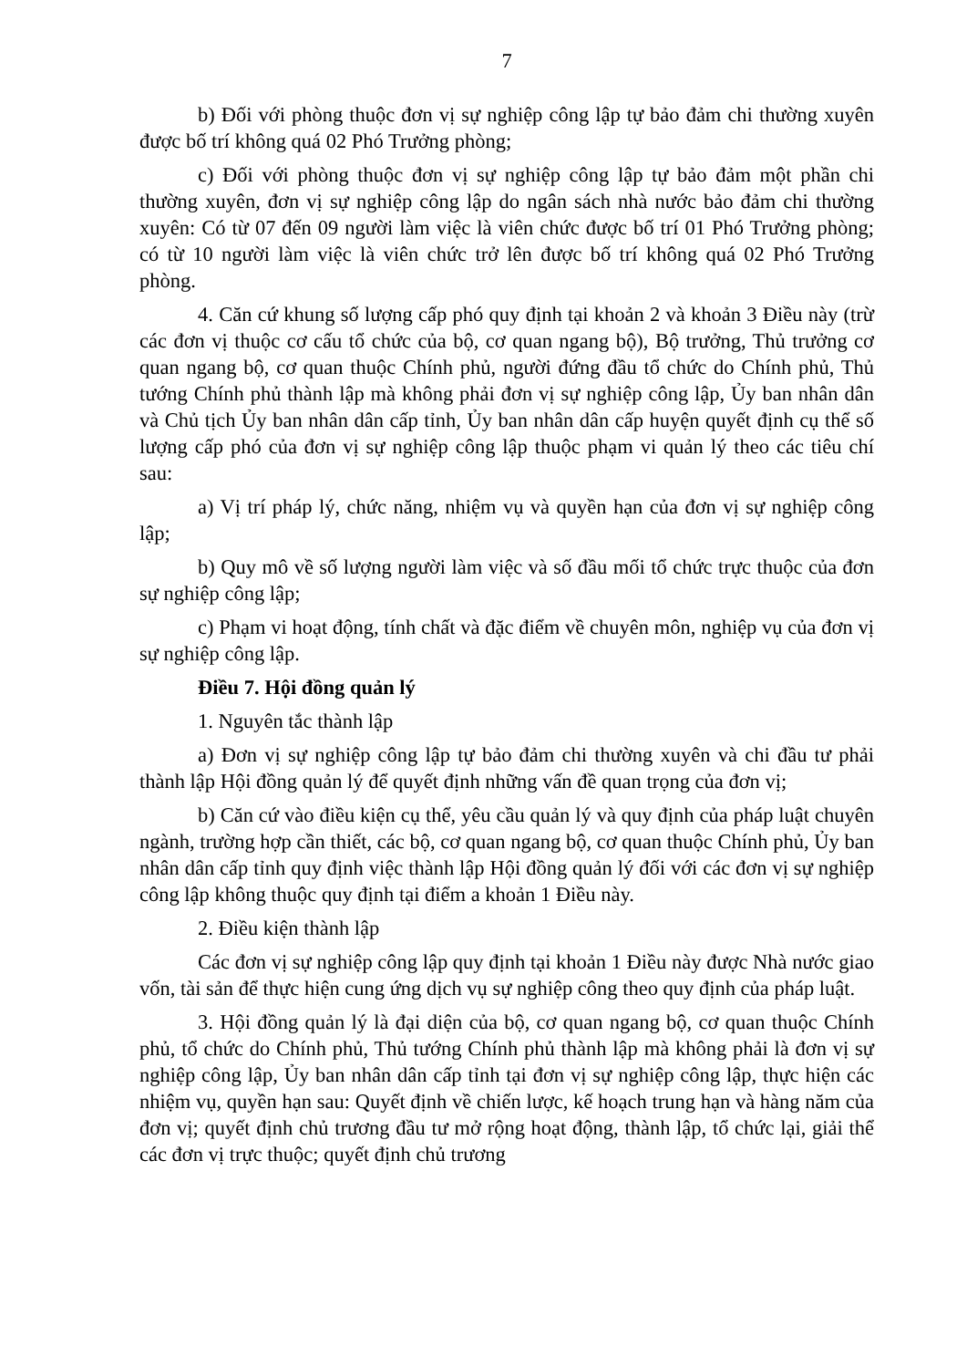7
b) Đối với phòng thuộc đơn vị sự nghiệp công lập tự bảo đảm chi thường xuyên được bố trí không quá 02 Phó Trưởng phòng;
c) Đối với phòng thuộc đơn vị sự nghiệp công lập tự bảo đảm một phần chi thường xuyên, đơn vị sự nghiệp công lập do ngân sách nhà nước bảo đảm chi thường xuyên: Có từ 07 đến 09 người làm việc là viên chức được bố trí 01 Phó Trưởng phòng; có từ 10 người làm việc là viên chức trở lên được bố trí không quá 02 Phó Trưởng phòng.
4. Căn cứ khung số lượng cấp phó quy định tại khoản 2 và khoản 3 Điều này (trừ các đơn vị thuộc cơ cấu tổ chức của bộ, cơ quan ngang bộ), Bộ trưởng, Thủ trưởng cơ quan ngang bộ, cơ quan thuộc Chính phủ, người đứng đầu tổ chức do Chính phủ, Thủ tướng Chính phủ thành lập mà không phải đơn vị sự nghiệp công lập, Ủy ban nhân dân và Chủ tịch Ủy ban nhân dân cấp tỉnh, Ủy ban nhân dân cấp huyện quyết định cụ thể số lượng cấp phó của đơn vị sự nghiệp công lập thuộc phạm vi quản lý theo các tiêu chí sau:
a) Vị trí pháp lý, chức năng, nhiệm vụ và quyền hạn của đơn vị sự nghiệp công lập;
b) Quy mô về số lượng người làm việc và số đầu mối tổ chức trực thuộc của đơn sự nghiệp công lập;
c) Phạm vi hoạt động, tính chất và đặc điểm về chuyên môn, nghiệp vụ của đơn vị sự nghiệp công lập.
Điều 7. Hội đồng quản lý
1. Nguyên tắc thành lập
a) Đơn vị sự nghiệp công lập tự bảo đảm chi thường xuyên và chi đầu tư phải thành lập Hội đồng quản lý để quyết định những vấn đề quan trọng của đơn vị;
b) Căn cứ vào điều kiện cụ thể, yêu cầu quản lý và quy định của pháp luật chuyên ngành, trường hợp cần thiết, các bộ, cơ quan ngang bộ, cơ quan thuộc Chính phủ, Ủy ban nhân dân cấp tỉnh quy định việc thành lập Hội đồng quản lý đối với các đơn vị sự nghiệp công lập không thuộc quy định tại điểm a khoản 1 Điều này.
2. Điều kiện thành lập
Các đơn vị sự nghiệp công lập quy định tại khoản 1 Điều này được Nhà nước giao vốn, tài sản để thực hiện cung ứng dịch vụ sự nghiệp công theo quy định của pháp luật.
3. Hội đồng quản lý là đại diện của bộ, cơ quan ngang bộ, cơ quan thuộc Chính phủ, tổ chức do Chính phủ, Thủ tướng Chính phủ thành lập mà không phải là đơn vị sự nghiệp công lập, Ủy ban nhân dân cấp tỉnh tại đơn vị sự nghiệp công lập, thực hiện các nhiệm vụ, quyền hạn sau: Quyết định về chiến lược, kế hoạch trung hạn và hàng năm của đơn vị; quyết định chủ trương đầu tư mở rộng hoạt động, thành lập, tổ chức lại, giải thể các đơn vị trực thuộc; quyết định chủ trương